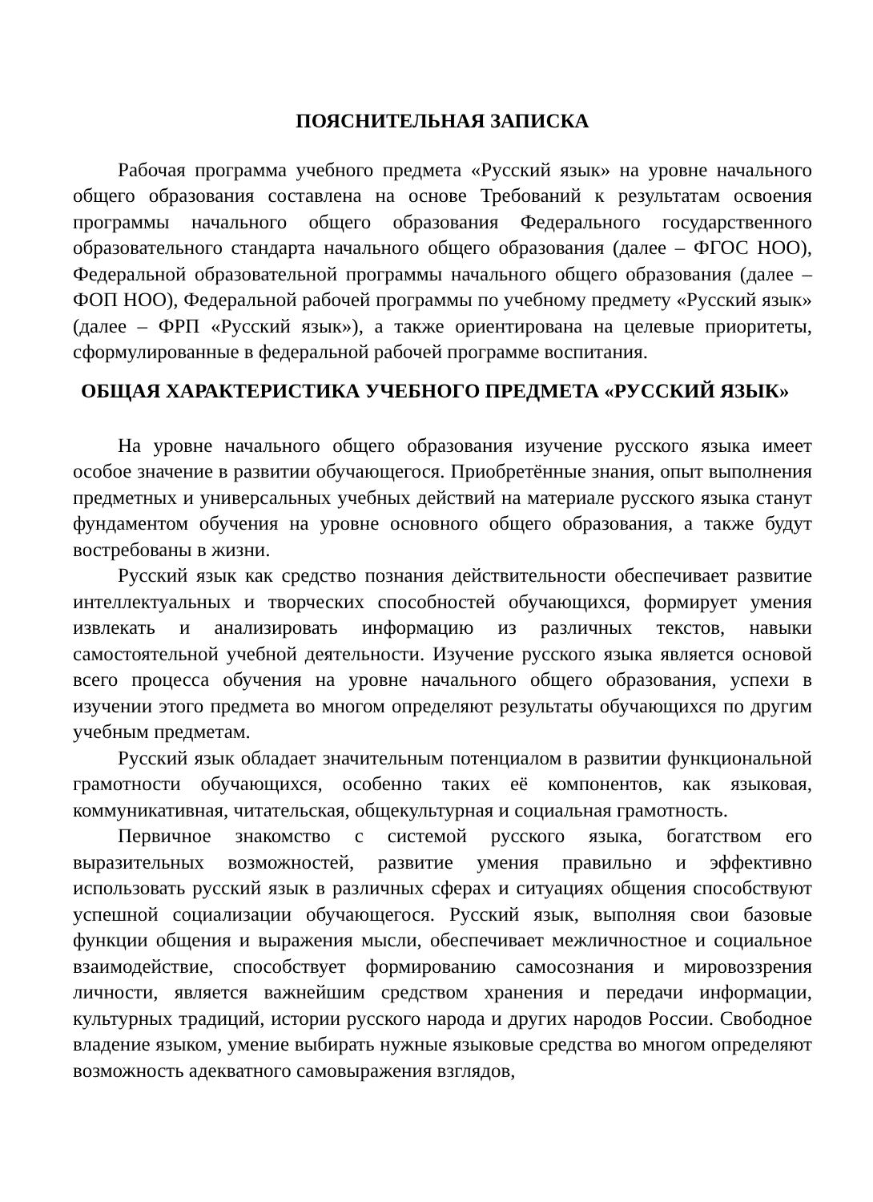ПОЯСНИТЕЛЬНАЯ ЗАПИСКА
Рабочая программа учебного предмета «Русский язык» на уровне начального общего образования составлена на основе Требований к результатам освоения программы начального общего образования Федерального государственного образовательного стандарта начального общего образования (далее – ФГОС НОО), Федеральной образовательной программы начального общего образования (далее – ФОП НОО), Федеральной рабочей программы по учебному предмету «Русский язык» (далее – ФРП «Русский язык»), а также ориентирована на целевые приоритеты, сформулированные в федеральной рабочей программе воспитания.
ОБЩАЯ ХАРАКТЕРИСТИКА УЧЕБНОГО ПРЕДМЕТА «РУССКИЙ ЯЗЫК»
На уровне начального общего образования изучение русского языка имеет особое значение в развитии обучающегося. Приобретённые знания, опыт выполнения предметных и универсальных учебных действий на материале русского языка станут фундаментом обучения на уровне основного общего образования, а также будут востребованы в жизни.
Русский язык как средство познания действительности обеспечивает развитие интеллектуальных и творческих способностей обучающихся, формирует умения извлекать и анализировать информацию из различных текстов, навыки самостоятельной учебной деятельности. Изучение русского языка является основой всего процесса обучения на уровне начального общего образования, успехи в изучении этого предмета во многом определяют результаты обучающихся по другим учебным предметам.
Русский язык обладает значительным потенциалом в развитии функциональной грамотности обучающихся, особенно таких её компонентов, как языковая, коммуникативная, читательская, общекультурная и социальная грамотность.
Первичное знакомство с системой русского языка, богатством его выразительных возможностей, развитие умения правильно и эффективно использовать русский язык в различных сферах и ситуациях общения способствуют успешной социализации обучающегося. Русский язык, выполняя свои базовые функции общения и выражения мысли, обеспечивает межличностное и социальное взаимодействие, способствует формированию самосознания и мировоззрения личности, является важнейшим средством хранения и передачи информации, культурных традиций, истории русского народа и других народов России. Свободное владение языком, умение выбирать нужные языковые средства во многом определяют возможность адекватного самовыражения взглядов,